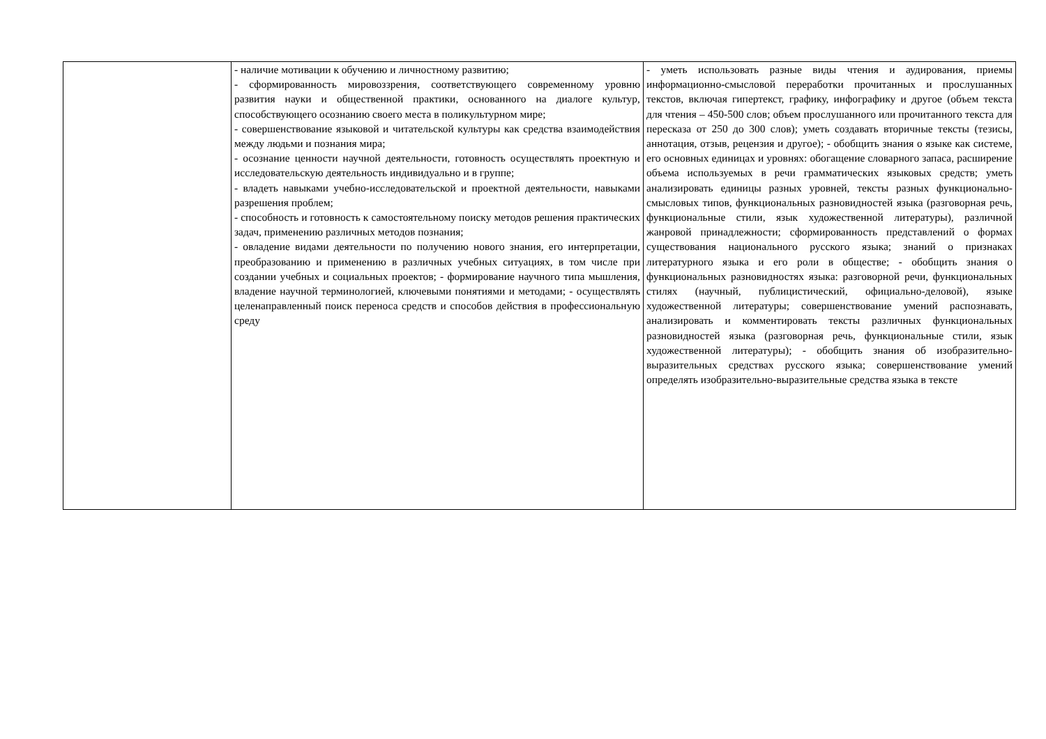| | - наличие мотивации к обучению и личностному развитию; - сформированность мировоззрения, соответствующего современному уровню развития науки и общественной практики, основанного на диалоге культур, способствующего осознанию своего места в поликультурном мире; - совершенствование языковой и читательской культуры как средства взаимодействия между людьми и познания мира; - осознание ценности научной деятельности, готовность осуществлять проектную и исследовательскую деятельность индивидуально и в группе; - владеть навыками учебно-исследовательской и проектной деятельности, навыками разрешения проблем; - способность и готовность к самостоятельному поиску методов решения практических задач, применению различных методов познания; - овладение видами деятельности по получению нового знания, его интерпретации, преобразованию и применению в различных учебных ситуациях, в том числе при создании учебных и социальных проектов; - формирование научного типа мышления, владение научной терминологией, ключевыми понятиями и методами; - осуществлять целенаправленный поиск переноса средств и способов действия в профессиональную среду | - уметь использовать разные виды чтения и аудирования, приемы информационно-смысловой переработки прочитанных и прослушанных текстов, включая гипертекст, графику, инфографику и другое (объем текста для чтения – 450-500 слов; объем прослушанного или прочитанного текста для пересказа от 250 до 300 слов); уметь создавать вторичные тексты (тезисы, аннотация, отзыв, рецензия и другое); - обобщить знания о языке как системе, его основных единицах и уровнях: обогащение словарного запаса, расширение объема используемых в речи грамматических языковых средств; уметь анализировать единицы разных уровней, тексты разных функционально-смысловых типов, функциональных разновидностей языка (разговорная речь, функциональные стили, язык художественной литературы), различной жанровой принадлежности; сформированность представлений о формах существования национального русского языка; знаний о признаках литературного языка и его роли в обществе; - обобщить знания о функциональных разновидностях языка: разговорной речи, функциональных стилях (научный, публицистический, официально-деловой), языке художественной литературы; совершенствование умений распознавать, анализировать и комментировать тексты различных функциональных разновидностей языка (разговорная речь, функциональные стили, язык художественной литературы); - обобщить знания об изобразительно-выразительных средствах русского языка; совершенствование умений определять изобразительно-выразительные средства языка в тексте |